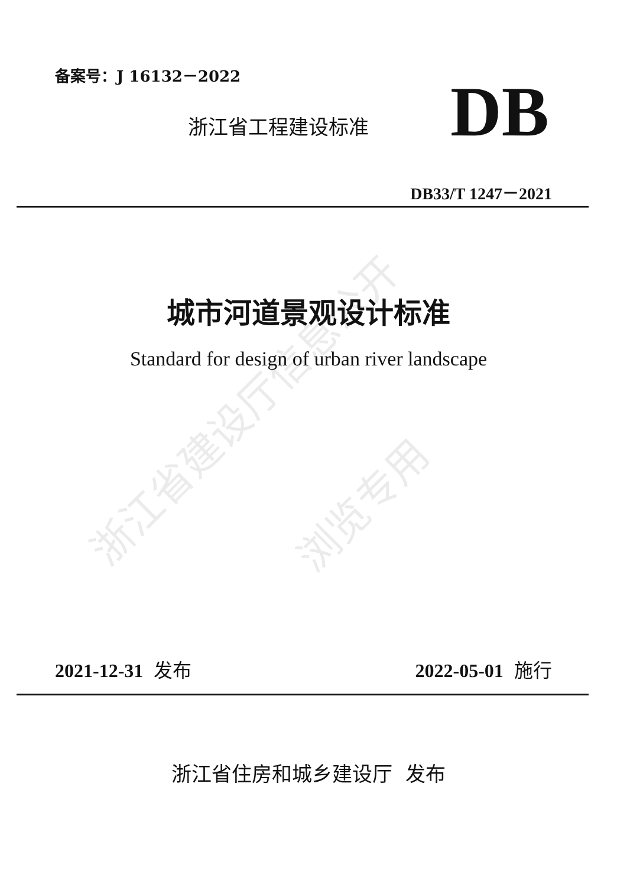备案号：J 16132－2022
浙江省工程建设标准 DB
DB33/T 1247－2021
城市河道景观设计标准
Standard for design of urban river landscape
浙江省建设厅信息公开
浏览专用
2021-12-31 发布 2022-05-01 施行
浙江省住房和城乡建设厅 发布